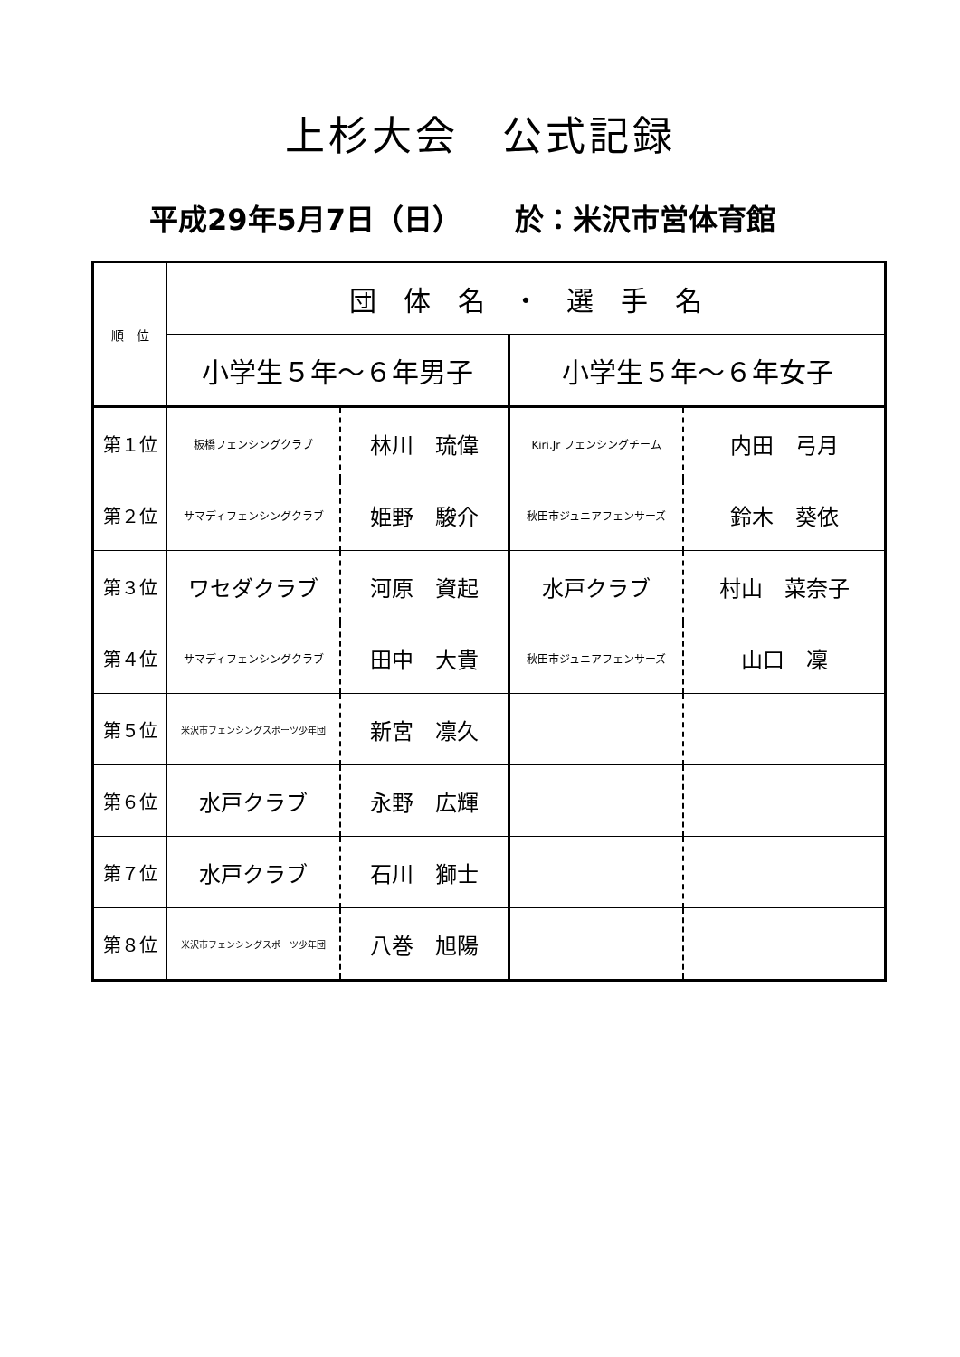上杉大会　公式記録
平成29年5月7日（日）　　 於：米沢市営体育館
| 順 位 | 団 体 名 ・ 選 手 名 | | | |
| --- | --- | --- | --- | --- |
| | 小学生５年～６年男子 | | 小学生５年～６年女子 | |
| 第１位 | 板橋フェンシングクラブ | 林川 琉偉 | Kiri.Jr フェンシングチーム | 内田 弓月 |
| 第２位 | サマディフェンシングクラブ | 姫野 駿介 | 秋田市ジュニアフェンサーズ | 鈴木 葵依 |
| 第３位 | ワセダクラブ | 河原 資起 | 水戸クラブ | 村山 菜奈子 |
| 第４位 | サマディフェンシングクラブ | 田中 大貴 | 秋田市ジュニアフェンサーズ | 山口 凜 |
| 第５位 | 米沢市フェンシングスポーツ少年団 | 新宮 凛久 | | |
| 第６位 | 水戸クラブ | 永野 広輝 | | |
| 第７位 | 水戸クラブ | 石川 獅士 | | |
| 第８位 | 米沢市フェンシングスポーツ少年団 | 八巻 旭陽 | | |